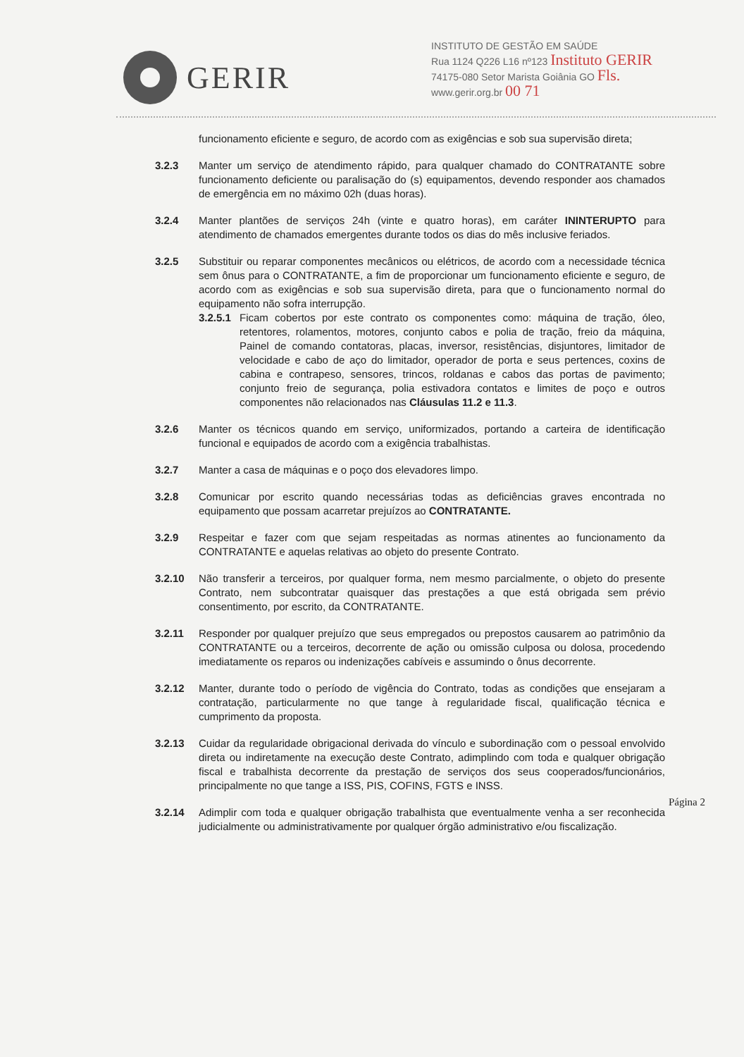GERIR
INSTITUTO DE GESTÃO EM SAÚDE
Rua 1124 Q226 L16 nº123 Instituto GERIR
74175-080 Setor Marista Goiânia GO Fls.
www.gerir.org.br 00 71
funcionamento eficiente e seguro, de acordo com as exigências e sob sua supervisão direta;
3.2.3 Manter um serviço de atendimento rápido, para qualquer chamado do CONTRATANTE sobre funcionamento deficiente ou paralisação do (s) equipamentos, devendo responder aos chamados de emergência em no máximo 02h (duas horas).
3.2.4 Manter plantões de serviços 24h (vinte e quatro horas), em caráter ININTERUPTO para atendimento de chamados emergentes durante todos os dias do mês inclusive feriados.
3.2.5 Substituir ou reparar componentes mecânicos ou elétricos, de acordo com a necessidade técnica sem ônus para o CONTRATANTE, a fim de proporcionar um funcionamento eficiente e seguro, de acordo com as exigências e sob sua supervisão direta, para que o funcionamento normal do equipamento não sofra interrupção.
3.2.5.1
Ficam cobertos por este contrato os componentes como: máquina de tração, óleo, retentores, rolamentos, motores, conjunto cabos e polia de tração, freio da máquina, Painel de comando contatoras, placas, inversor, resistências, disjuntores, limitador de velocidade e cabo de aço do limitador, operador de porta e seus pertences, coxins de cabina e contrapeso, sensores, trincos, roldanas e cabos das portas de pavimento; conjunto freio de segurança, polia estivadora contatos e limites de poço e outros componentes não relacionados nas Cláusulas 11.2 e 11.3.
3.2.6 Manter os técnicos quando em serviço, uniformizados, portando a carteira de identificação funcional e equipados de acordo com a exigência trabalhistas.
3.2.7 Manter a casa de máquinas e o poço dos elevadores limpo.
3.2.8 Comunicar por escrito quando necessárias todas as deficiências graves encontrada no equipamento que possam acarretar prejuízos ao CONTRATANTE.
3.2.9 Respeitar e fazer com que sejam respeitadas as normas atinentes ao funcionamento da CONTRATANTE e aquelas relativas ao objeto do presente Contrato.
3.2.10 Não transferir a terceiros, por qualquer forma, nem mesmo parcialmente, o objeto do presente Contrato, nem subcontratar quaisquer das prestações a que está obrigada sem prévio consentimento, por escrito, da CONTRATANTE.
3.2.11 Responder por qualquer prejuízo que seus empregados ou prepostos causarem ao patrimônio da CONTRATANTE ou a terceiros, decorrente de ação ou omissão culposa ou dolosa, procedendo imediatamente os reparos ou indenizações cabíveis e assumindo o ônus decorrente.
3.2.12 Manter, durante todo o período de vigência do Contrato, todas as condições que ensejaram a contratação, particularmente no que tange à regularidade fiscal, qualificação técnica e cumprimento da proposta.
3.2.13 Cuidar da regularidade obrigacional derivada do vínculo e subordinação com o pessoal envolvido direta ou indiretamente na execução deste Contrato, adimplindo com toda e qualquer obrigação fiscal e trabalhista decorrente da prestação de serviços dos seus cooperados/funcionários, principalmente no que tange a ISS, PIS, COFINS, FGTS e INSS.
3.2.14 Adimplir com toda e qualquer obrigação trabalhista que eventualmente venha a ser reconhecida judicialmente ou administrativamente por qualquer órgão administrativo e/ou fiscalização.
Página 2